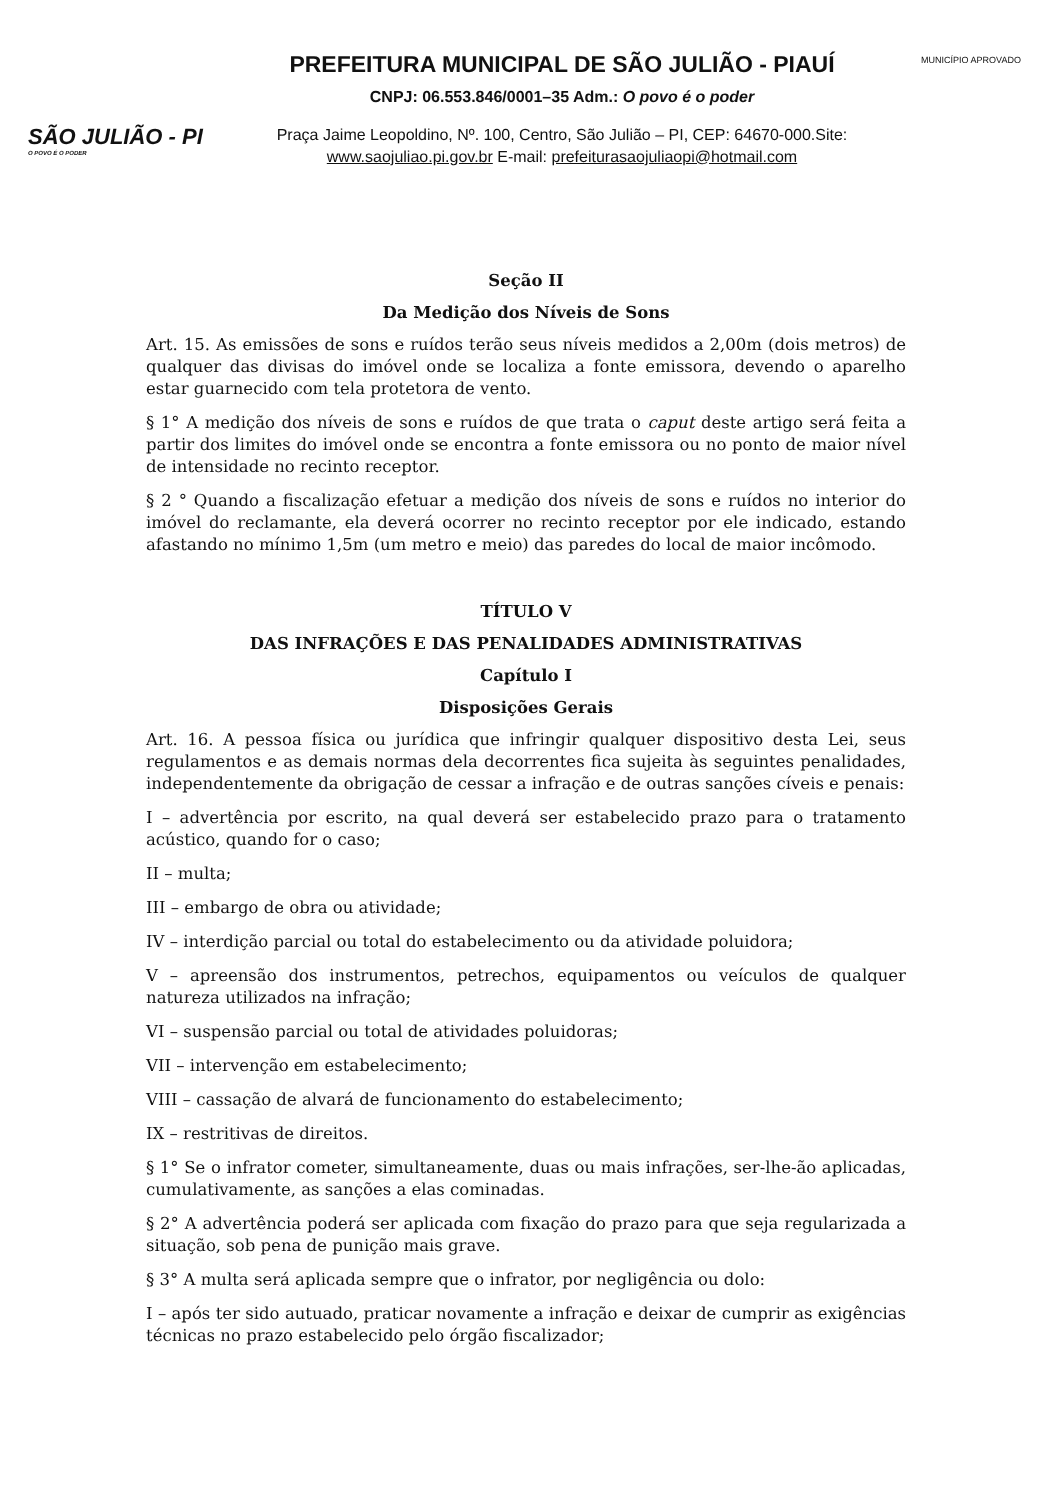SÃO JULIÃO - PI
O POVO É O PODER
PREFEITURA MUNICIPAL DE SÃO JULIÃO - PIAUÍ
CNPJ: 06.553.846/0001–35 Adm.: O povo é o poder
Praça Jaime Leopoldino, Nº. 100, Centro, São Julião – PI, CEP: 64670-000.Site:
www.saojuliao.pi.gov.br E-mail: prefeiturasaojuliaopi@hotmail.com
MUNICÍPIO APROVADO
Seção II
Da Medição dos Níveis de Sons
Art. 15. As emissões de sons e ruídos terão seus níveis medidos a 2,00m (dois metros) de qualquer das divisas do imóvel onde se localiza a fonte emissora, devendo o aparelho estar guarnecido com tela protetora de vento.
§ 1° A medição dos níveis de sons e ruídos de que trata o caput deste artigo será feita a partir dos limites do imóvel onde se encontra a fonte emissora ou no ponto de maior nível de intensidade no recinto receptor.
§ 2 ° Quando a fiscalização efetuar a medição dos níveis de sons e ruídos no interior do imóvel do reclamante, ela deverá ocorrer no recinto receptor por ele indicado, estando afastando no mínimo 1,5m (um metro e meio) das paredes do local de maior incômodo.
TÍTULO V
DAS INFRAÇÕES E DAS PENALIDADES ADMINISTRATIVAS
Capítulo I
Disposições Gerais
Art. 16. A pessoa física ou jurídica que infringir qualquer dispositivo desta Lei, seus regulamentos e as demais normas dela decorrentes fica sujeita às seguintes penalidades, independentemente da obrigação de cessar a infração e de outras sanções cíveis e penais:
I – advertência por escrito, na qual deverá ser estabelecido prazo para o tratamento acústico, quando for o caso;
II – multa;
III – embargo de obra ou atividade;
IV – interdição parcial ou total do estabelecimento ou da atividade poluidora;
V – apreensão dos instrumentos, petrechos, equipamentos ou veículos de qualquer natureza utilizados na infração;
VI – suspensão parcial ou total de atividades poluidoras;
VII – intervenção em estabelecimento;
VIII – cassação de alvará de funcionamento do estabelecimento;
IX – restritivas de direitos.
§ 1° Se o infrator cometer, simultaneamente, duas ou mais infrações, ser-lhe-ão aplicadas, cumulativamente, as sanções a elas cominadas.
§ 2° A advertência poderá ser aplicada com fixação do prazo para que seja regularizada a situação, sob pena de punição mais grave.
§ 3° A multa será aplicada sempre que o infrator, por negligência ou dolo:
I – após ter sido autuado, praticar novamente a infração e deixar de cumprir as exigências técnicas no prazo estabelecido pelo órgão fiscalizador;